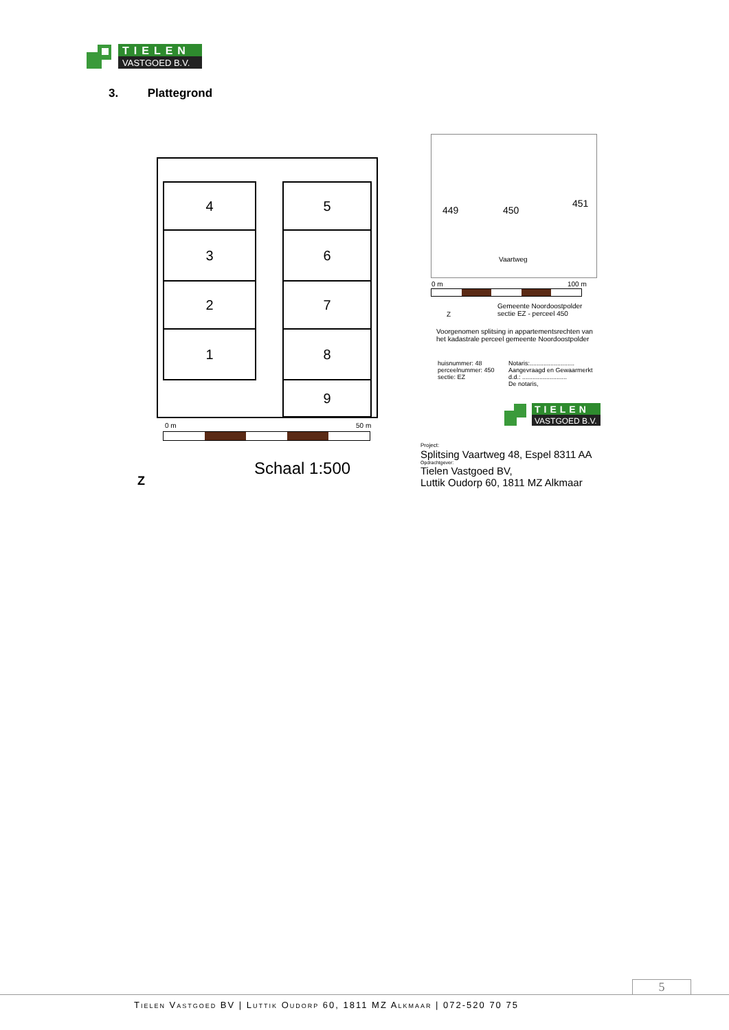TIELEN
VASTGOED B.V.
3. Plattegrond
4
3
2
1
5
6
7
8
9
0 m 50 m
Z
Schaal 1:500
449 450
451
Vaartweg
0 m 100 m
Z
Gemeente Noordoostpolder
sectie EZ - perceel 450
Voorgenomen splitsing in appartementsrechten van
het kadastrale perceel gemeente Noordoostpolder
huisnummer: 48
perceelnummer: 450
sectie: EZ
Notaris:..........................
Aangevraagd en Gewaarmerkt
d.d.: ..........................
De notaris,
TIELEN
VASTGOED B.V.
Project:
Splitsing Vaartweg 48, Espel 8311 AA
Opdrachtgever:
Tielen Vastgoed BV,
Luttik Oudorp 60, 1811 MZ Alkmaar
5
Tielen Vastgoed BV | Luttik Oudorp 60, 1811 MZ Alkmaar | 072-520 70 75